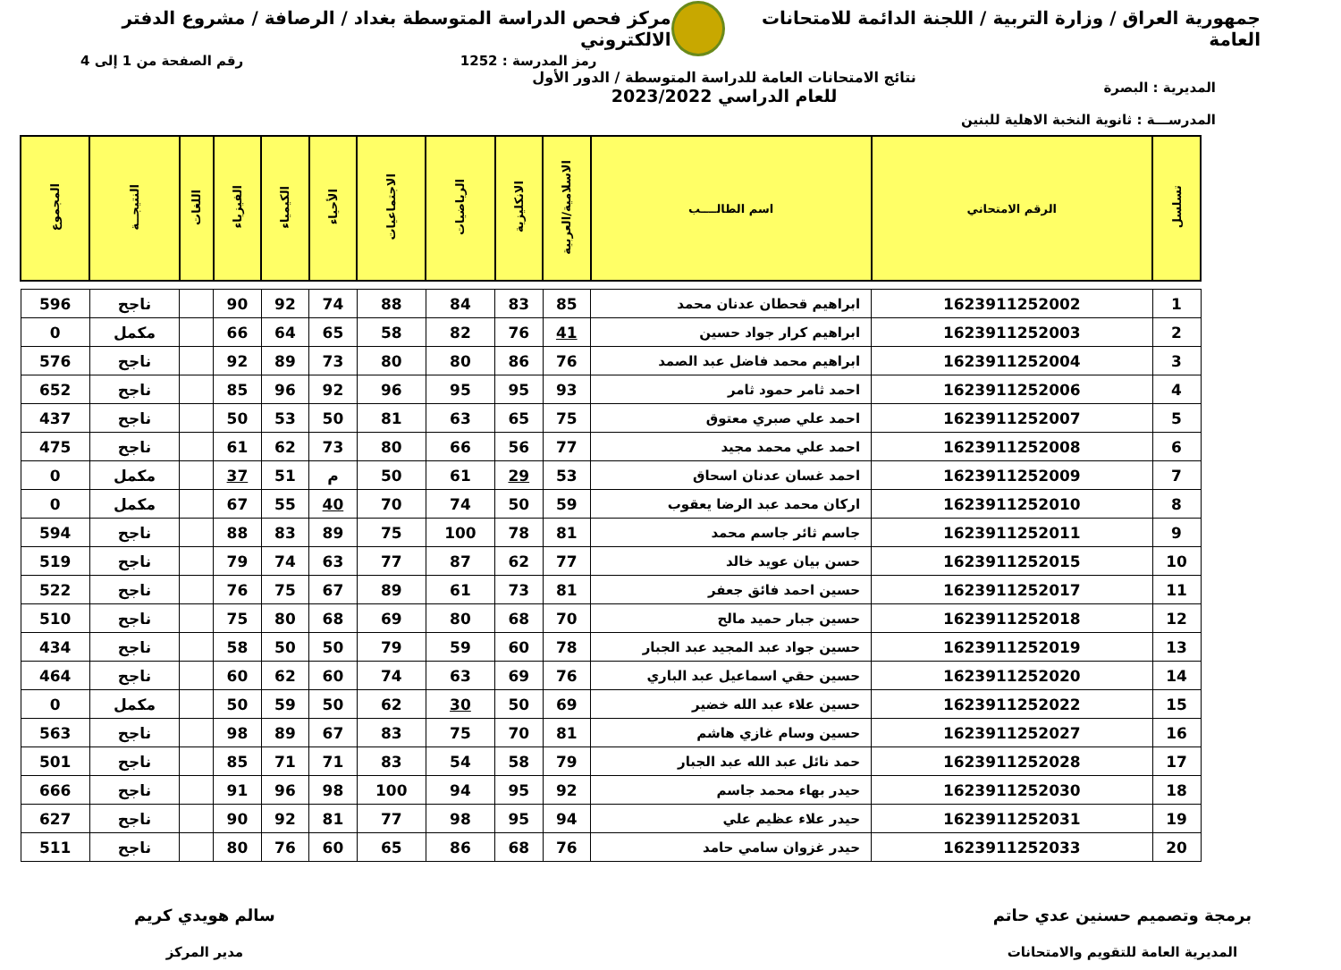جمهورية العراق / وزارة التربية / اللجنة الدائمة للامتحانات العامة
مركز فحص الدراسة المتوسطة بغداد / الرصافة / مشروع الدفتر الالكتروني
رمز المدرسة : 1252 رقم الصفحة من 1 إلى 4
المديرية : البصرة
المدرســـة : ثانوية النخبة الاهلية للبنين
نتائج الامتحانات العامة للدراسة المتوسطة / الدور الأول
للعام الدراسي 2023/2022
| تسلسل | الرقم الامتحاني | اسم الطالــــب | الاسلامية/العربية | الانكليزية | الرياضيات | الاجتماعيات | الأحياء | الكيمياء | الفيزياء | اللغات | النتيجــة | المجموع |
| --- | --- | --- | --- | --- | --- | --- | --- | --- | --- | --- | --- | --- |
| 1 | 1623911252002 | ابراهيم قحطان عدنان محمد | 85 | 83 | 84 | 88 | 74 | 92 | 90 | | ناجح | 596 |
| 2 | 1623911252003 | ابراهيم كرار جواد حسين | 41 | 76 | 82 | 58 | 65 | 64 | 66 | | مكمل | 0 |
| 3 | 1623911252004 | ابراهيم محمد فاضل عبد الصمد | 76 | 86 | 80 | 80 | 73 | 89 | 92 | | ناجح | 576 |
| 4 | 1623911252006 | احمد ثامر حمود ثامر | 93 | 95 | 95 | 96 | 92 | 96 | 85 | | ناجح | 652 |
| 5 | 1623911252007 | احمد علي صبري معتوق | 75 | 65 | 63 | 81 | 50 | 53 | 50 | | ناجح | 437 |
| 6 | 1623911252008 | احمد علي محمد مجيد | 77 | 56 | 66 | 80 | 73 | 62 | 61 | | ناجح | 475 |
| 7 | 1623911252009 | احمد غسان عدنان اسحاق | 53 | 29 | 61 | 50 | م | 51 | 37 | | مكمل | 0 |
| 8 | 1623911252010 | اركان محمد عبد الرضا يعقوب | 59 | 50 | 74 | 70 | 40 | 55 | 67 | | مكمل | 0 |
| 9 | 1623911252011 | جاسم ثائر جاسم محمد | 81 | 78 | 100 | 75 | 89 | 83 | 88 | | ناجح | 594 |
| 10 | 1623911252015 | حسن بيان عويد خالد | 77 | 62 | 87 | 77 | 63 | 74 | 79 | | ناجح | 519 |
| 11 | 1623911252017 | حسين احمد فائق جعفر | 81 | 73 | 61 | 89 | 67 | 75 | 76 | | ناجح | 522 |
| 12 | 1623911252018 | حسين جبار حميد مالح | 70 | 68 | 80 | 69 | 68 | 80 | 75 | | ناجح | 510 |
| 13 | 1623911252019 | حسين جواد عبد المجيد عبد الجبار | 78 | 60 | 59 | 79 | 50 | 50 | 58 | | ناجح | 434 |
| 14 | 1623911252020 | حسين حقي اسماعيل عبد الباري | 76 | 69 | 63 | 74 | 60 | 62 | 60 | | ناجح | 464 |
| 15 | 1623911252022 | حسين علاء عبد الله خضير | 69 | 50 | 30 | 62 | 50 | 59 | 50 | | مكمل | 0 |
| 16 | 1623911252027 | حسين وسام غازي هاشم | 81 | 70 | 75 | 83 | 67 | 89 | 98 | | ناجح | 563 |
| 17 | 1623911252028 | حمد نائل عبد الله عبد الجبار | 79 | 58 | 54 | 83 | 71 | 71 | 85 | | ناجح | 501 |
| 18 | 1623911252030 | حيدر بهاء محمد جاسم | 92 | 95 | 94 | 100 | 98 | 96 | 91 | | ناجح | 666 |
| 19 | 1623911252031 | حيدر علاء عظيم علي | 94 | 95 | 98 | 77 | 81 | 92 | 90 | | ناجح | 627 |
| 20 | 1623911252033 | حيدر غزوان سامي حامد | 76 | 68 | 86 | 65 | 60 | 76 | 80 | | ناجح | 511 |
برمجة وتصميم حسنين عدي حاتم
المديرية العامة للتقويم والامتحانات
سالم هويدي كريم
مدير المركز